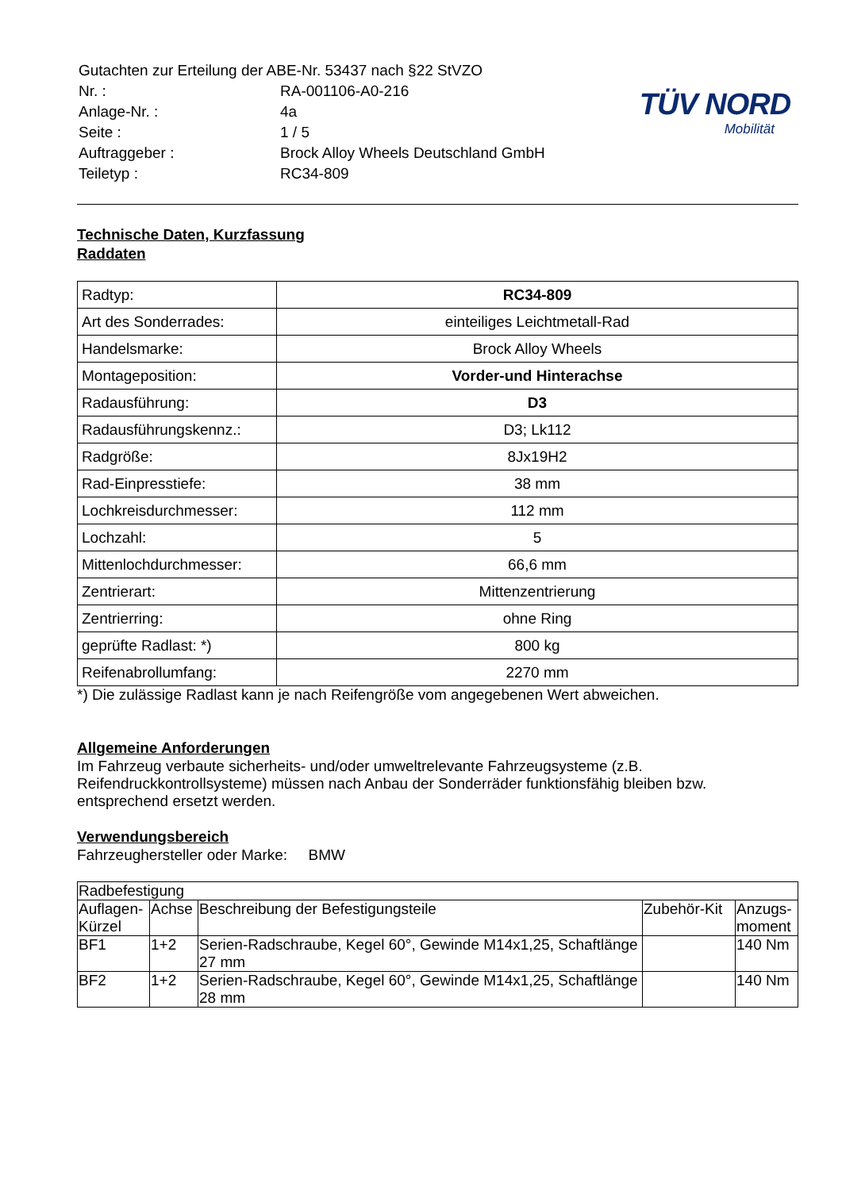TÜV NORD
Mobilität
| Gutachten zur Erteilung der ABE-Nr. 53437 nach §22 StVZO | |
| Nr. : | RA-001106-A0-216 |
| Anlage-Nr. : | 4a |
| Seite : | 1 / 5 |
| Auftraggeber : | Brock Alloy Wheels Deutschland GmbH |
| Teiletyp : | RC34-809 |
Technische Daten, Kurzfassung
Raddaten
| Radtyp: | RC34-809 |
| Art des Sonderrades: | einteiliges Leichtmetall-Rad |
| Handelsmarke: | Brock Alloy Wheels |
| Montageposition: | Vorder-und Hinterachse |
| Radausführung: | D3 |
| Radausführungskennz.: | D3; Lk112 |
| Radgröße: | 8Jx19H2 |
| Rad-Einpresstiefe: | 38 mm |
| Lochkreisdurchmesser: | 112 mm |
| Lochzahl: | 5 |
| Mittenlochdurchmesser: | 66,6 mm |
| Zentrierart: | Mittenzentrierung |
| Zentrierring: | ohne Ring |
| geprüfte Radlast: *) | 800 kg |
| Reifenabrollumfang: | 2270 mm |
*) Die zulässige Radlast kann je nach Reifengröße vom angegebenen Wert abweichen.
Allgemeine Anforderungen
Im Fahrzeug verbaute sicherheits- und/oder umweltrelevante Fahrzeugsysteme (z.B. Reifendruckkontrollsysteme) müssen nach Anbau der Sonderräder funktionsfähig bleiben bzw. entsprechend ersetzt werden.
Verwendungsbereich
Fahrzeughersteller oder Marke: BMW
| Radbefestigung | | | | |
| --- | --- | --- | --- | --- |
| Auflagen-Kürzel | Achse | Beschreibung der Befestigungsteile | Zubehör-Kit | Anzugs-moment |
| BF1 | 1+2 | Serien-Radschraube, Kegel 60°, Gewinde M14x1,25, Schaftlänge 27 mm | | 140 Nm |
| BF2 | 1+2 | Serien-Radschraube, Kegel 60°, Gewinde M14x1,25, Schaftlänge 28 mm | | 140 Nm |